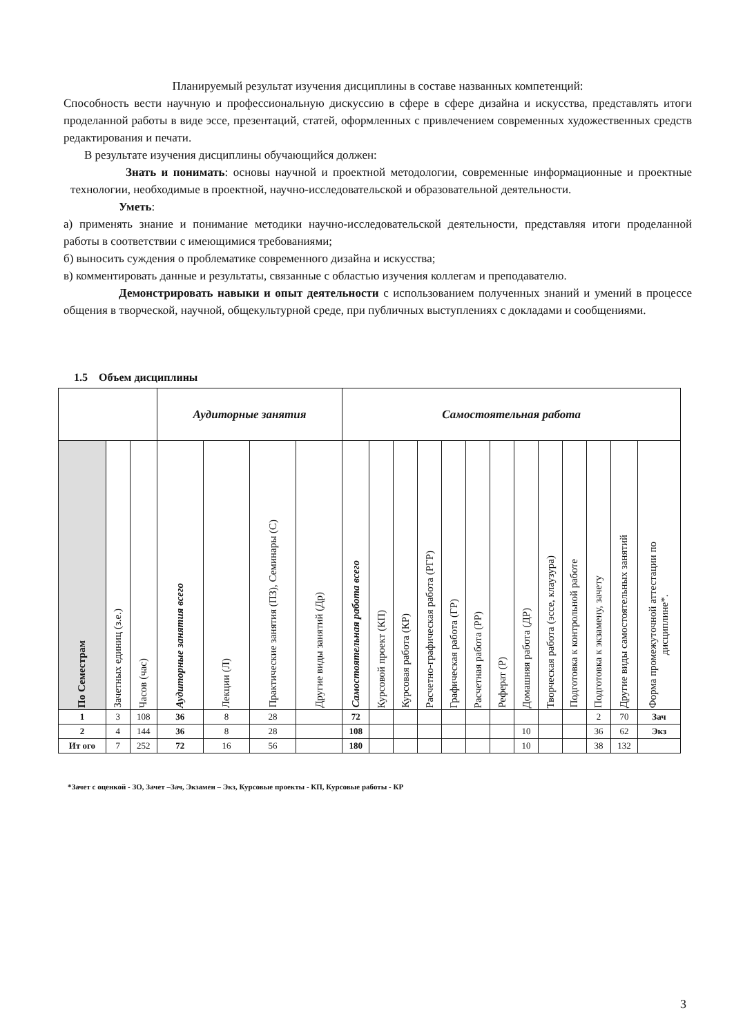Планируемый результат изучения дисциплины в составе названных компетенций:
Способность вести научную и профессиональную дискуссию в сфере в сфере дизайна и искусства, представлять итоги проделанной работы в виде эссе, презентаций, статей, оформленных с привлечением современных художественных средств редактирования и печати.
В результате изучения дисциплины обучающийся должен:
Знать и понимать: основы научной и проектной методологии, современные информационные и проектные технологии, необходимые в проектной, научно-исследовательской и образовательной деятельности.
Уметь:
а) применять знание и понимание методики научно-исследовательской деятельности, представляя итоги проделанной работы в соответствии с имеющимися требованиями;
б) выносить суждения о проблематике современного дизайна и искусства;
в) комментировать данные и результаты, связанные с областью изучения коллегам и преподавателю.
Демонстрировать навыки и опыт деятельности с использованием полученных знаний и умений в процессе общения в творческой, научной, общекультурной среде, при публичных выступлениях с докладами и сообщениями.
1.5 Объем дисциплины
| | | | Аудиторные занятия | | | | Самостоятельная работа | | | | | | | | | | | | |
| По Семестрам | Зачетных единиц (з.е.) | Часов (час) | Аудиторные занятия всего | Лекции (Л) | Практические занятия (ПЗ), Семинары (С) | Другие виды занятий (Др) | Самостоятельная работа всего | Курсовой проект (КП) | Курсовая работа (КР) | Расчетно-графическая работа (РГР) | Графическая работа (ГР) | Расчетная работа (РР) | Реферат (Р) | Домашняя работа (ДР) | Творческая работа (эссе, клаузура) | Подготовка к контрольной работе | Подготовка к экзамену, зачету | Другие виды самостоятельных занятий | Форма промежуточной аттестации по дисциплине*. |
| 1 | 3 | 108 | 36 | 8 | 28 | | 72 | | | | | | | | | | 2 | 70 | Зач |
| 2 | 4 | 144 | 36 | 8 | 28 | | 108 | | | | | | | 10 | | | 36 | 62 | Экз |
| Ит ого | 7 | 252 | 72 | 16 | 56 | | 180 | | | | | | | 10 | | | 38 | 132 | |
*Зачет с оценкой - ЗО, Зачет –Зач, Экзамен – Экз, Курсовые проекты - КП, Курсовые работы - КР
3